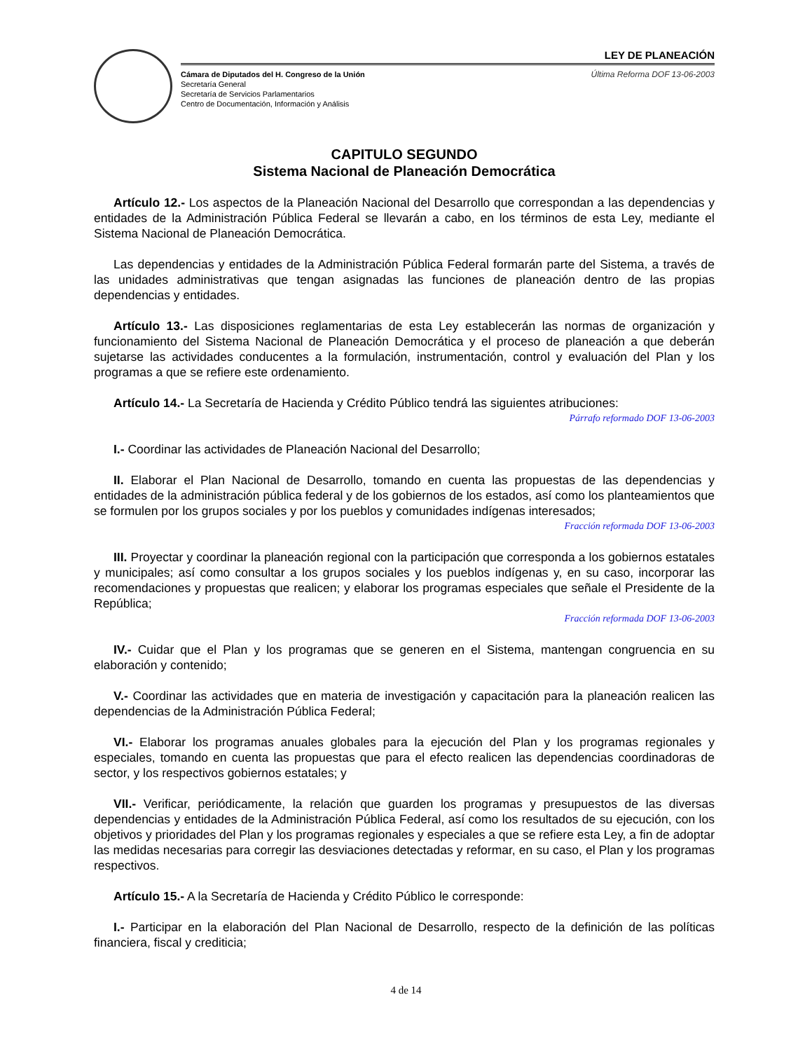LEY DE PLANEACIÓN
Cámara de Diputados del H. Congreso de la Unión
Secretaría General
Secretaría de Servicios Parlamentarios
Centro de Documentación, Información y Análisis
Última Reforma DOF 13-06-2003
CAPITULO SEGUNDO
Sistema Nacional de Planeación Democrática
Artículo 12.- Los aspectos de la Planeación Nacional del Desarrollo que correspondan a las dependencias y entidades de la Administración Pública Federal se llevarán a cabo, en los términos de esta Ley, mediante el Sistema Nacional de Planeación Democrática.
Las dependencias y entidades de la Administración Pública Federal formarán parte del Sistema, a través de las unidades administrativas que tengan asignadas las funciones de planeación dentro de las propias dependencias y entidades.
Artículo 13.- Las disposiciones reglamentarias de esta Ley establecerán las normas de organización y funcionamiento del Sistema Nacional de Planeación Democrática y el proceso de planeación a que deberán sujetarse las actividades conducentes a la formulación, instrumentación, control y evaluación del Plan y los programas a que se refiere este ordenamiento.
Artículo 14.- La Secretaría de Hacienda y Crédito Público tendrá las siguientes atribuciones:
Párrafo reformado DOF 13-06-2003
I.- Coordinar las actividades de Planeación Nacional del Desarrollo;
II. Elaborar el Plan Nacional de Desarrollo, tomando en cuenta las propuestas de las dependencias y entidades de la administración pública federal y de los gobiernos de los estados, así como los planteamientos que se formulen por los grupos sociales y por los pueblos y comunidades indígenas interesados;
Fracción reformada DOF 13-06-2003
III. Proyectar y coordinar la planeación regional con la participación que corresponda a los gobiernos estatales y municipales; así como consultar a los grupos sociales y los pueblos indígenas y, en su caso, incorporar las recomendaciones y propuestas que realicen; y elaborar los programas especiales que señale el Presidente de la República;
Fracción reformada DOF 13-06-2003
IV.- Cuidar que el Plan y los programas que se generen en el Sistema, mantengan congruencia en su elaboración y contenido;
V.- Coordinar las actividades que en materia de investigación y capacitación para la planeación realicen las dependencias de la Administración Pública Federal;
VI.- Elaborar los programas anuales globales para la ejecución del Plan y los programas regionales y especiales, tomando en cuenta las propuestas que para el efecto realicen las dependencias coordinadoras de sector, y los respectivos gobiernos estatales; y
VII.- Verificar, periódicamente, la relación que guarden los programas y presupuestos de las diversas dependencias y entidades de la Administración Pública Federal, así como los resultados de su ejecución, con los objetivos y prioridades del Plan y los programas regionales y especiales a que se refiere esta Ley, a fin de adoptar las medidas necesarias para corregir las desviaciones detectadas y reformar, en su caso, el Plan y los programas respectivos.
Artículo 15.- A la Secretaría de Hacienda y Crédito Público le corresponde:
I.- Participar en la elaboración del Plan Nacional de Desarrollo, respecto de la definición de las políticas financiera, fiscal y crediticia;
4 de 14